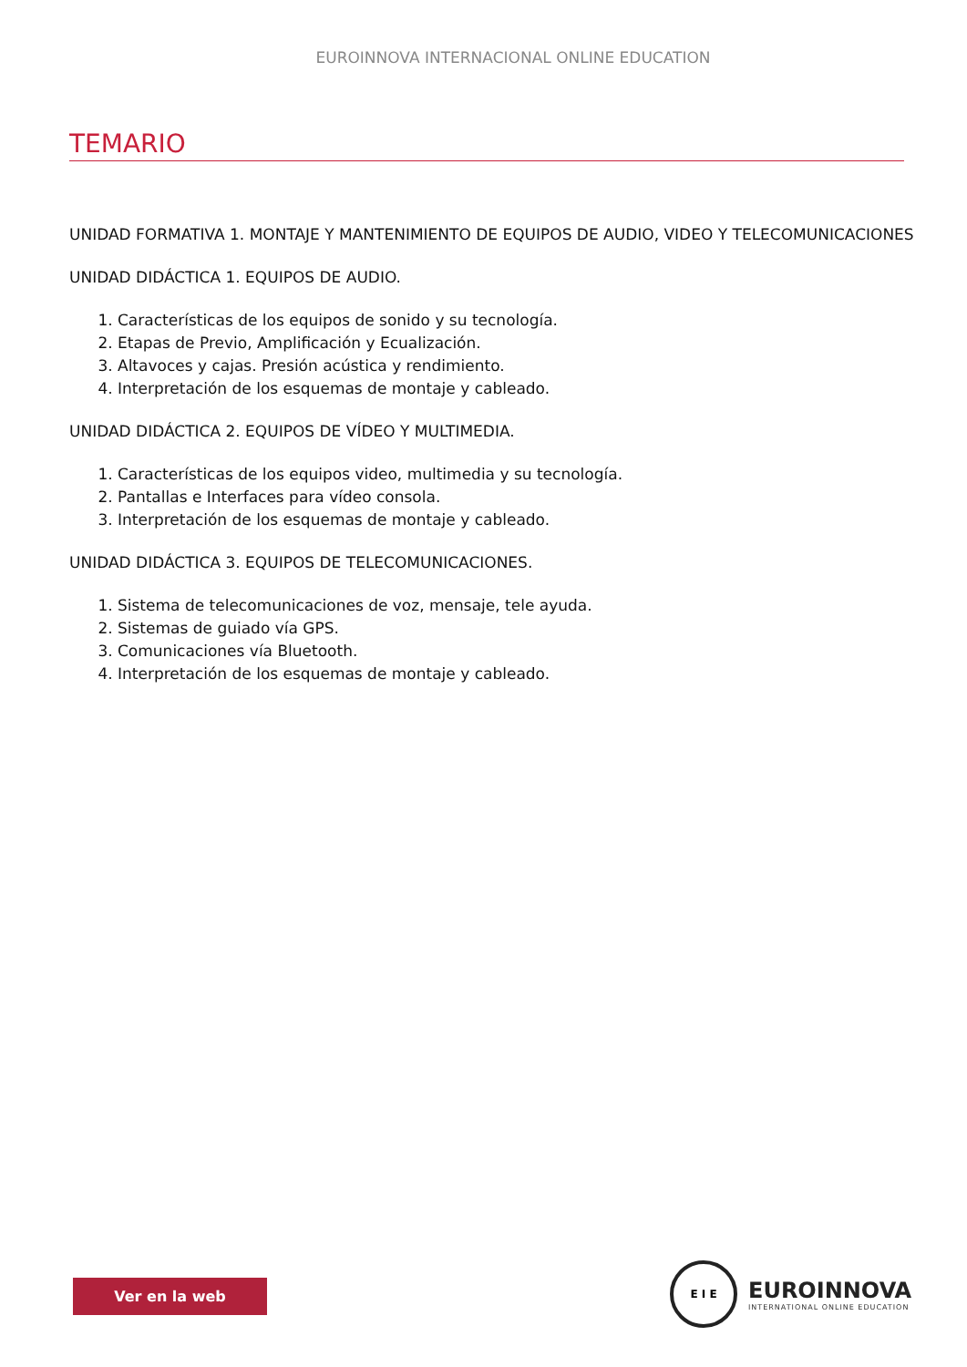EUROINNOVA INTERNACIONAL ONLINE EDUCATION
TEMARIO
UNIDAD FORMATIVA 1. MONTAJE Y MANTENIMIENTO DE EQUIPOS DE AUDIO, VIDEO Y TELECOMUNICACIONES
UNIDAD DIDÁCTICA 1. EQUIPOS DE AUDIO.
1. Características de los equipos de sonido y su tecnología.
2. Etapas de Previo, Amplificación y Ecualización.
3. Altavoces y cajas. Presión acústica y rendimiento.
4. Interpretación de los esquemas de montaje y cableado.
UNIDAD DIDÁCTICA 2. EQUIPOS DE VÍDEO Y MULTIMEDIA.
1. Características de los equipos video, multimedia y su tecnología.
2. Pantallas e Interfaces para vídeo consola.
3. Interpretación de los esquemas de montaje y cableado.
UNIDAD DIDÁCTICA 3. EQUIPOS DE TELECOMUNICACIONES.
1. Sistema de telecomunicaciones de voz, mensaje, tele ayuda.
2. Sistemas de guiado vía GPS.
3. Comunicaciones vía Bluetooth.
4. Interpretación de los esquemas de montaje y cableado.
Ver en la web
E I E
EUROINNOVA
INTERNATIONAL ONLINE EDUCATION